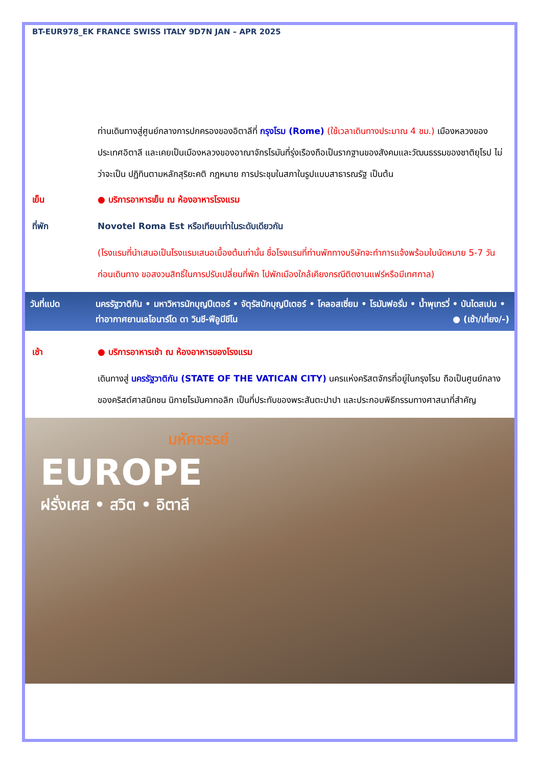BT-EUR978_EK FRANCE SWISS ITALY 9D7N JAN – APR 2025
ท่านเดินทางสู่ศูนย์กลางการปกครองของอิตาลีที่ กรุงโรม (Rome) (ใช้เวลาเดินทางประมาณ 4 ชม.) เมืองหลวงของประเทศอิตาลี และเคยเป็นเมืองหลวงของอาณาจักรโรมันที่รุ่งเรืองถือเป็นรากฐานของสังคมและวัฒนธรรมของชาติยุโรป ไม่ว่าจะเป็น ปฏิทินตามหลักสุริยะคติ กฎหมาย การประชุมในสภาในรูปแบบสาธารณรัฐ เป็นต้น
เย็น ● บริการอาหารเย็น ณ ห้องอาหารโรงแรม
ที่พัก Novotel Roma Est หรือเทียบเท่าในระดับเดียวกัน
(โรงแรมที่นำเสนอเป็นโรงแรมเสนอเบื้องต้นเท่านั้น ชื่อโรงแรมที่ท่านพักทางบริษัทจะทำการแจ้งพร้อมใบนัดหมาย 5-7 วันก่อนเดินทาง ขอสงวนสิทธิ์ในการปรับเปลี่ยนที่พัก ไปพักเมืองใกล้เคียงกรณีติดงานแฟร์หรือมีเทศกาล)
วันที่แปด นครรัฐวาติกัน • มหาวิหารนักบุญปีเตอร์ • จัตุรัสนักบุญปีเตอร์ • โคลอสเซี่ยม • โรมันฟอรั่ม • น้ำพุเทรวี่ • บันไดสเปน • ท่าอากาศยานเลโอนาร์โด ดา วินชี-ฟีอูมีชีโน ● (เช้า/เที่ยง/-)
เช้า ● บริการอาหารเช้า ณ ห้องอาหารของโรงแรม
เดินทางสู่ นครรัฐวาติกัน (STATE OF THE VATICAN CITY) นครแห่งคริสตจักรที่อยู่ในกรุงโรม ถือเป็นศูนย์กลางของคริสต์ศาสนิกชน นิกายโรมันคาทอลิก เป็นที่ประทับของพระสันตะปาปา และประกอบพิธีกรรมทางศาสนาที่สำคัญ
มหัศจรรย์
EUROPE
ฝรั่งเศส • สวิต • อิตาลี